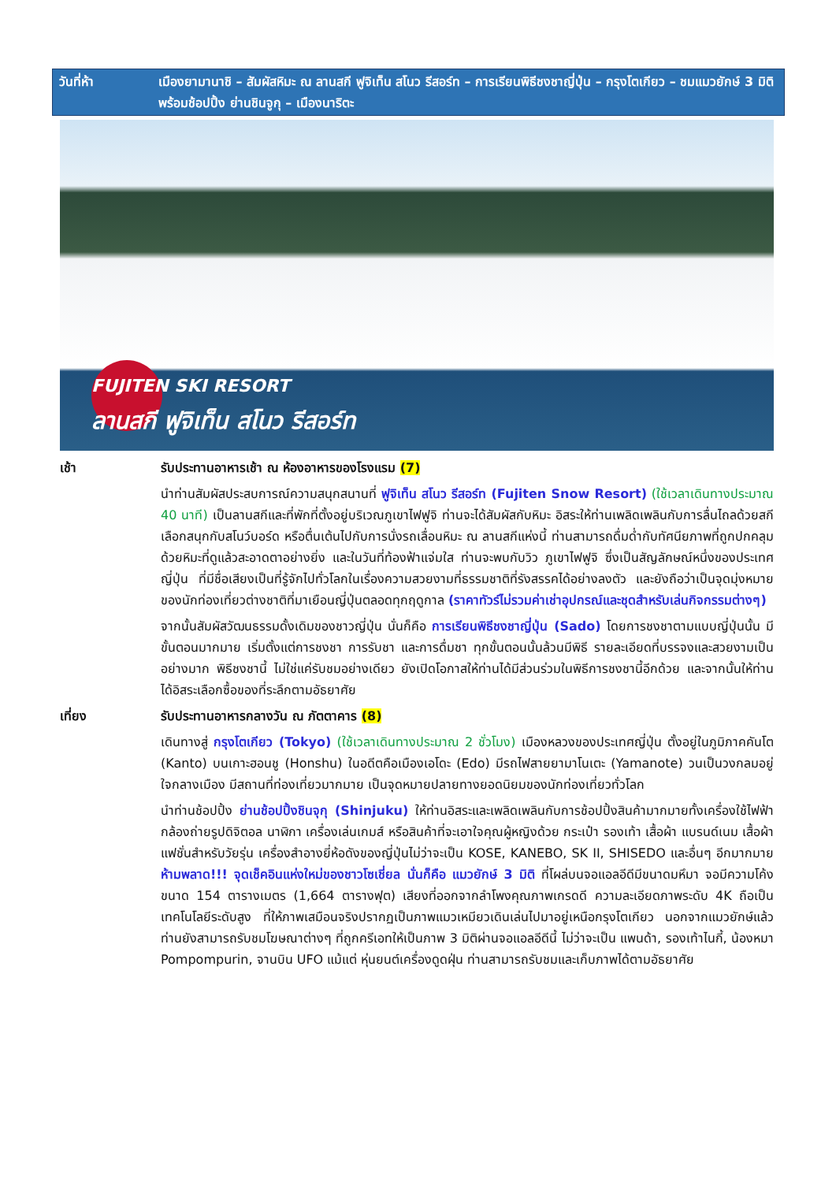วันที่ห้า เมืองยามานาชิ – สัมผัสหิมะ ณ ลานสกี ฟูจิเท็น สโนว รีสอร์ท – การเรียนพิธีชงชาญี่ปุ่น – กรุงโตเกียว – ชมแมวยักษ์ 3 มิติ พร้อมช้อปปิ้ง ย่านชินจูกุ – เมืองนาริตะ
FUJITEN SKI RESORT
ลานสกี ฟูจิเท็น สโนว รีสอร์ท
เช้า รับประทานอาหารเช้า ณ ห้องอาหารของโรงแรม (7)
นำท่านสัมผัสประสบการณ์ความสนุกสนานที่ ฟูจิเท็น สโนว รีสอร์ท (Fujiten Snow Resort) (ใช้เวลาเดินทางประมาณ 40 นาที) เป็นลานสกีและที่พักที่ตั้งอยู่บริเวณภูเขาไฟฟูจิ ท่านจะได้สัมผัสกับหิมะ อิสระให้ท่านเพลิดเพลินกับการลื่นไถลด้วยสกี เลือกสนุกกับสโนว์บอร์ด หรือตื่นเต้นไปกับการนั่งรถเลื่อนหิมะ ณ ลานสกีแห่งนี้ ท่านสามารถดื่มด่ำกับทัศนียภาพที่ถูกปกคลุมด้วยหิมะที่ดูแล้วสะอาดตาอย่างยิ่ง และในวันที่ท้องฟ้าแจ่มใส ท่านจะพบกับวิว ภูเขาไฟฟูจิ ซึ่งเป็นสัญลักษณ์หนึ่งของประเทศญี่ปุ่น ที่มีชื่อเสียงเป็นที่รู้จักไปทั่วโลกในเรื่องความสวยงามที่ธรรมชาติที่รังสรรคได้อย่างลงตัว และยังถือว่าเป็นจุดมุ่งหมายของนักท่องเที่ยวต่างชาติที่มาเยือนญี่ปุ่นตลอดทุกฤดูกาล (ราคาทัวร์ไม่รวมค่าเช่าอุปกรณ์และชุดสำหรับเล่นกิจกรรมต่างๆ)
จากนั้นสัมผัสวัฒนธรรมดั้งเดิมของชาวญี่ปุ่น นั่นก็คือ การเรียนพิธีชงชาญี่ปุ่น (Sado) โดยการชงชาตามแบบญี่ปุ่นนั้น มีขั้นตอนมากมาย เริ่มตั้งแต่การชงชา การรับชา และการดื่มชา ทุกขั้นตอนนั้นล้วนมีพิธี รายละเอียดที่บรรจงและสวยงามเป็นอย่างมาก พิธีชงชานี้ ไม่ใช่แค่รับชมอย่างเดียว ยังเปิดโอกาสให้ท่านได้มีส่วนร่วมในพิธีการชงชานี้อีกด้วย และจากนั้นให้ท่านได้อิสระเลือกซื้อของที่ระลึกตามอัธยาศัย
เที่ยง รับประทานอาหารกลางวัน ณ ภัตตาคาร (8)
เดินทางสู่ กรุงโตเกียว (Tokyo) (ใช้เวลาเดินทางประมาณ 2 ชั่วโมง) เมืองหลวงของประเทศญี่ปุ่น ตั้งอยู่ในภูมิภาคคันโต (Kanto) บนเกาะฮอนชู (Honshu) ในอดีตคือเมืองเอโดะ (Edo) มีรถไฟสายยามาโนเตะ (Yamanote) วนเป็นวงกลมอยู่ใจกลางเมือง มีสถานที่ท่องเที่ยวมากมาย เป็นจุดหมายปลายทางยอดนิยมของนักท่องเที่ยวทั่วโลก
นำท่านช้อปปิ้ง ย่านช้อปปิ้งชินจุกุ (Shinjuku) ให้ท่านอิสระและเพลิดเพลินกับการช้อปปิ้งสินค้ามากมายทั้งเครื่องใช้ไฟฟ้า กล้องถ่ายรูปดิจิตอล นาฬิกา เครื่องเล่นเกมส์ หรือสินค้าที่จะเอาใจคุณผู้หญิงด้วย กระเป๋า รองเท้า เสื้อผ้า แบรนด์เนม เสื้อผ้าแฟชั่นสำหรับวัยรุ่น เครื่องสำอางยี่ห้อดังของญี่ปุ่นไม่ว่าจะเป็น KOSE, KANEBO, SK II, SHISEDO และอื่นๆ อีกมากมาย ห้ามพลาด!!! จุดเช็คอินแห่งใหม่ของชาวโซเชี่ยล นั่นก็คือ แมวยักษ์ 3 มิติ ที่โผล่บนจอแอลอีดีมีขนาดมหึมา จอมีความโค้งขนาด 154 ตารางเมตร (1,664 ตารางฟุต) เสียงที่ออกจากลำโพงคุณภาพเกรดดี ความละเอียดภาพระดับ 4K ถือเป็นเทคโนโลยีระดับสูง ที่ให้ภาพเสมือนจริงปรากฏเป็นภาพแมวเหมียวเดินเล่นไปมาอยู่เหนือกรุงโตเกียว นอกจากแมวยักษ์แล้ว ท่านยังสามารถรับชมโฆษณาต่างๆ ที่ถูกครีเอทให้เป็นภาพ 3 มิติผ่านจอแอลอีดีนี้ ไม่ว่าจะเป็น แพนด้า, รองเท้าไนกี้, น้องหมา Pompompurin, จานบิน UFO แม้แต่ หุ่นยนต์เครื่องดูดฝุ่น ท่านสามารถรับชมและเก็บภาพได้ตามอัธยาศัย